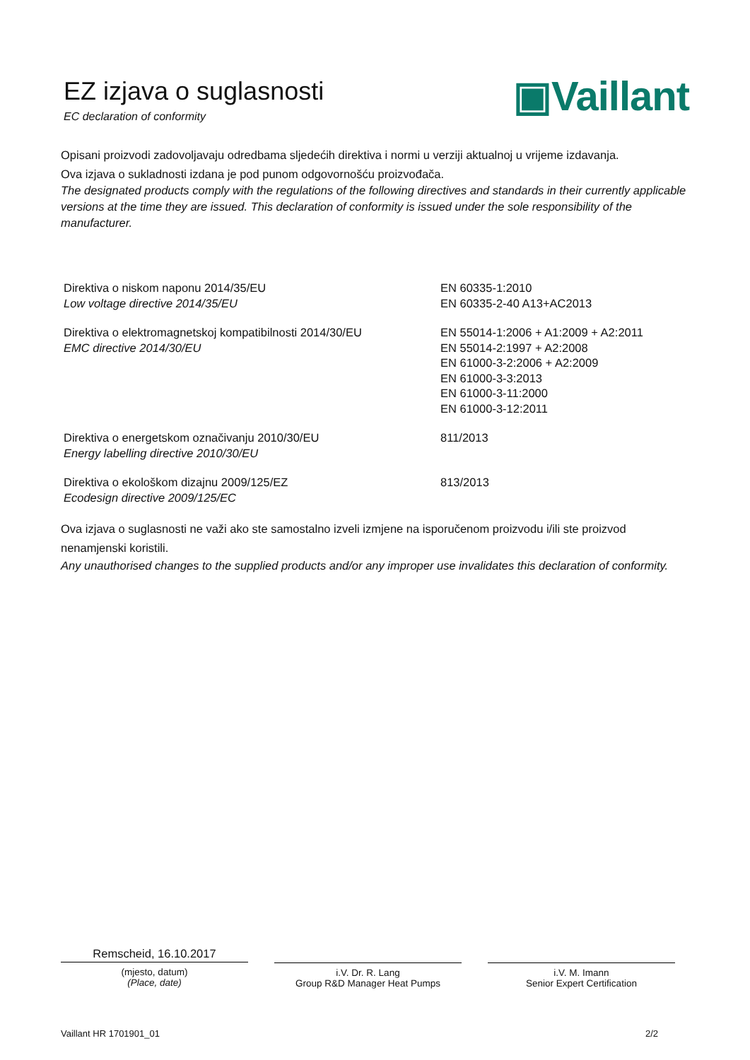EZ izjava o suglasnosti
EC declaration of conformity
▣Vaillant
Opisani proizvodi zadovoljavaju odredbama sljedećih direktiva i normi u verziji aktualnoj u vrijeme izdavanja.
Ova izjava o sukladnosti izdana je pod punom odgovornošću proizvođača.
The designated products comply with the regulations of the following directives and standards in their currently applicable versions at the time they are issued. This declaration of conformity is issued under the sole responsibility of the manufacturer.
| Direktiva o niskom naponu 2014/35/EU Low voltage directive 2014/35/EU | EN 60335-1:2010 EN 60335-2-40 A13+AC2013 |
| Direktiva o elektromagnetskoj kompatibilnosti 2014/30/EU EMC directive 2014/30/EU | EN 55014-1:2006 + A1:2009 + A2:2011 EN 55014-2:1997 + A2:2008 EN 61000-3-2:2006 + A2:2009 EN 61000-3-3:2013 EN 61000-3-11:2000 EN 61000-3-12:2011 |
| Direktiva o energetskom označivanju 2010/30/EU Energy labelling directive 2010/30/EU | 811/2013 |
| Direktiva o ekološkom dizajnu 2009/125/EZ Ecodesign directive 2009/125/EC | 813/2013 |
Ova izjava o suglasnosti ne važi ako ste samostalno izveli izmjene na isporučenom proizvodu i/ili ste proizvod nenamjenski koristili.
Any unauthorised changes to the supplied products and/or any improper use invalidates this declaration of conformity.
Remscheid, 16.10.2017
(mjesto, datum)
(Place, date)
i.V. Dr. R. Lang
Group R&D Manager Heat Pumps
i.V. M. Imann
Senior Expert Certification
Vaillant HR 1701901_01 2/2